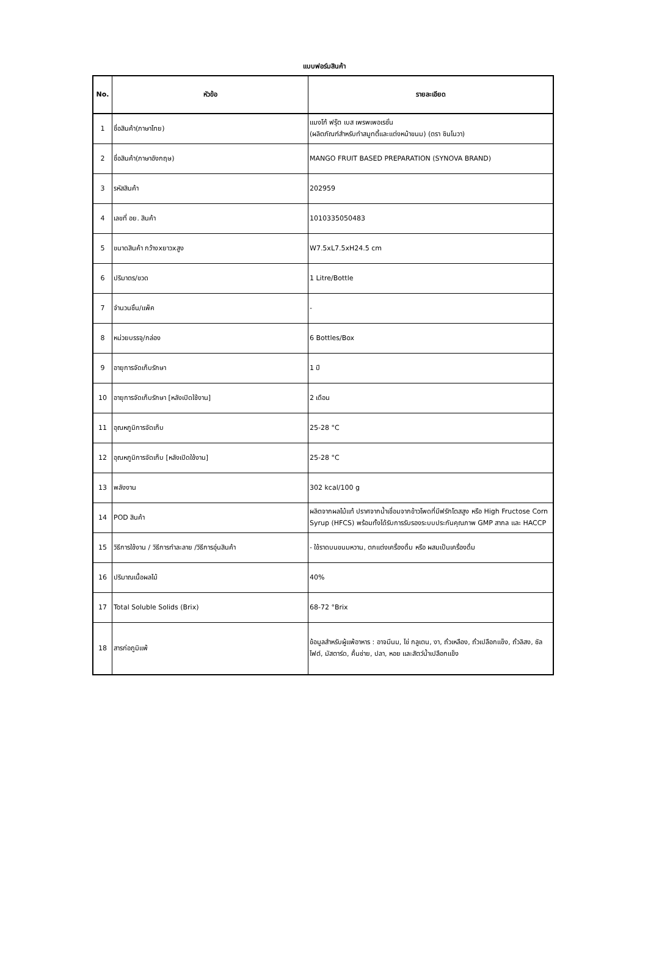แบบฟอร์มสินค้า
| No. | หัวข้อ | รายละเอียด |
| --- | --- | --- |
| 1 | ชื่อสินค้า(ภาษาไทย) | แมงโก้ ฟรุ๊ต เบส เพรพเพอเรชั่น (ผลิตภัณฑ์สำหรับทำสมูทตี้และแต่งหน้าขนม) (ตรา ซินโนวา) |
| 2 | ชื่อสินค้า(ภาษาอังกฤษ) | MANGO FRUIT BASED PREPARATION (SYNOVA BRAND) |
| 3 | รหัสสินค้า | 202959 |
| 4 | เลขที่ อย. สินค้า | 1010335050483 |
| 5 | ขนาดสินค้า กว้างxยาวxสูง | W7.5xL7.5xH24.5 cm |
| 6 | ปริมาตร/ขวด | 1 Litre/Bottle |
| 7 | จำนวนชิ้น/แพ็ค | - |
| 8 | หน่วยบรรจุ/กล่อง | 6 Bottles/Box |
| 9 | อายุการจัดเก็บรักษา | 1 ปี |
| 10 | อายุการจัดเก็บรักษา [หลังเปิดใช้งาน] | 2 เดือน |
| 11 | อุณหภูมิการจัดเก็บ | 25-28 °C |
| 12 | อุณหภูมิการจัดเก็บ [หลังเปิดใช้งาน] | 25-28 °C |
| 13 | พลังงาน | 302 kcal/100 g |
| 14 | POD สินค้า | ผลิตจากผลไม้แท้ ปราศจากน้ำเชื่อมจากข้าวโพดที่มีฟรักโตสสูง หรือ High Fructose Corn Syrup (HFCS) พร้อมทั้งได้รับการรับรองระบบประกันคุณภาพ GMP สากล และ HACCP |
| 15 | วิธีการใช้งาน / วิธีการทำละลาย /วิธีการอุ่นสินค้า | - ใช้ราดบนขนมหวาน, ตกแต่งเครื่องดื่ม หรือ ผสมเป็นเครื่องดื่ม |
| 16 | ปริมาณเนื้อผลไม้ | 40% |
| 17 | Total Soluble Solids (Brix) | 68-72 °Brix |
| 18 | สารก่อภูมิแพ้ | ข้อมูลสำหรับผู้แพ้อาหาร : อาจมีนม, ไข่ กลูเตน, งา, ถั่วเหลือง, ถั่วเปลือกแข็ง, ถั่วลิสง, ซัลไฟต์, มัสตาร์ด, คื่นช่าย, ปลา, หอย และสัตว์น้ำเปลือกแข็ง |